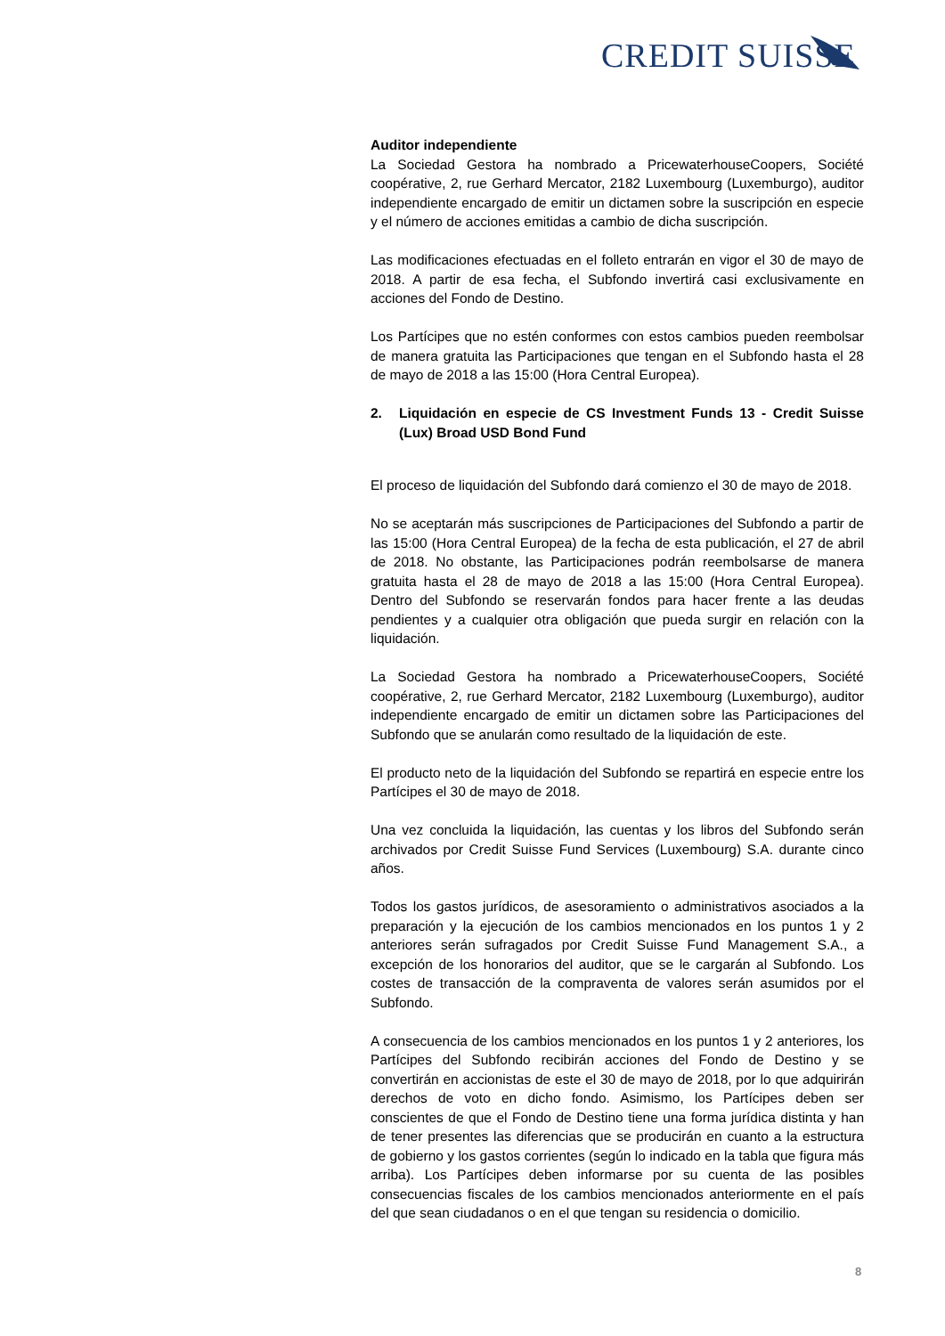CREDIT SUISSE
Auditor independiente
La Sociedad Gestora ha nombrado a PricewaterhouseCoopers, Société coopérative, 2, rue Gerhard Mercator, 2182 Luxembourg (Luxemburgo), auditor independiente encargado de emitir un dictamen sobre la suscripción en especie y el número de acciones emitidas a cambio de dicha suscripción.
Las modificaciones efectuadas en el folleto entrarán en vigor el 30 de mayo de 2018. A partir de esa fecha, el Subfondo invertirá casi exclusivamente en acciones del Fondo de Destino.
Los Partícipes que no estén conformes con estos cambios pueden reembolsar de manera gratuita las Participaciones que tengan en el Subfondo hasta el 28 de mayo de 2018 a las 15:00 (Hora Central Europea).
2. Liquidación en especie de CS Investment Funds 13 - Credit Suisse (Lux) Broad USD Bond Fund
El proceso de liquidación del Subfondo dará comienzo el 30 de mayo de 2018.
No se aceptarán más suscripciones de Participaciones del Subfondo a partir de las 15:00 (Hora Central Europea) de la fecha de esta publicación, el 27 de abril de 2018. No obstante, las Participaciones podrán reembolsarse de manera gratuita hasta el 28 de mayo de 2018 a las 15:00 (Hora Central Europea). Dentro del Subfondo se reservarán fondos para hacer frente a las deudas pendientes y a cualquier otra obligación que pueda surgir en relación con la liquidación.
La Sociedad Gestora ha nombrado a PricewaterhouseCoopers, Société coopérative, 2, rue Gerhard Mercator, 2182 Luxembourg (Luxemburgo), auditor independiente encargado de emitir un dictamen sobre las Participaciones del Subfondo que se anularán como resultado de la liquidación de este.
El producto neto de la liquidación del Subfondo se repartirá en especie entre los Partícipes el 30 de mayo de 2018.
Una vez concluida la liquidación, las cuentas y los libros del Subfondo serán archivados por Credit Suisse Fund Services (Luxembourg) S.A. durante cinco años.
Todos los gastos jurídicos, de asesoramiento o administrativos asociados a la preparación y la ejecución de los cambios mencionados en los puntos 1 y 2 anteriores serán sufragados por Credit Suisse Fund Management S.A., a excepción de los honorarios del auditor, que se le cargarán al Subfondo. Los costes de transacción de la compraventa de valores serán asumidos por el Subfondo.
A consecuencia de los cambios mencionados en los puntos 1 y 2 anteriores, los Partícipes del Subfondo recibirán acciones del Fondo de Destino y se convertirán en accionistas de este el 30 de mayo de 2018, por lo que adquirirán derechos de voto en dicho fondo. Asimismo, los Partícipes deben ser conscientes de que el Fondo de Destino tiene una forma jurídica distinta y han de tener presentes las diferencias que se producirán en cuanto a la estructura de gobierno y los gastos corrientes (según lo indicado en la tabla que figura más arriba). Los Partícipes deben informarse por su cuenta de las posibles consecuencias fiscales de los cambios mencionados anteriormente en el país del que sean ciudadanos o en el que tengan su residencia o domicilio.
8